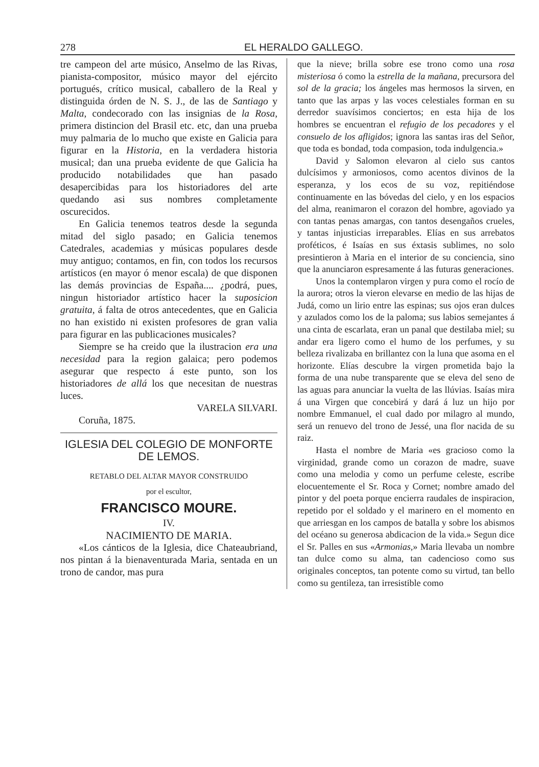278 EL HERALDO GALLEGO.
tre campeon del arte músico, Anselmo de las Rivas, pianista-compositor, músico mayor del ejército portugués, crítico musical, caballero de la Real y distinguida órden de N. S. J., de las de Santiago y Malta, condecorado con las insignias de la Rosa, primera distincion del Brasil etc. etc, dan una prueba muy palmaria de lo mucho que existe en Galicia para figurar en la Historia, en la verdadera historia musical; dan una prueba evidente de que Galicia ha producido notabilidades que han pasado desapercibidas para los historiadores del arte quedando asi sus nombres completamente oscurecidos.
En Galicia tenemos teatros desde la segunda mitad del siglo pasado; en Galicia tenemos Catedrales, academias y músicas populares desde muy antiguo; contamos, en fin, con todos los recursos artísticos (en mayor ó menor escala) de que disponen las demás provincias de España.... ¿podrá, pues, ningun historiador artístico hacer la suposicion gratuita, á falta de otros antecedentes, que en Galicia no han existido ni existen profesores de gran valia para figurar en las publicaciones musicales?
Siempre se ha creido que la ilustracion era una necesidad para la region galaica; pero podemos asegurar que respecto á este punto, son los historiadores de allá los que necesitan de nuestras luces.
VARELA SILVARI.
Coruña, 1875.
IGLESIA DEL COLEGIO DE MONFORTE DE LEMOS.
RETABLO DEL ALTAR MAYOR CONSTRUIDO
por el escultor,
FRANCISCO MOURE.
IV.
NACIMIENTO DE MARIA.
«Los cánticos de la Iglesia, dice Chateaubriand, nos pintan á la bienaventurada Maria, sentada en un trono de candor, mas pura
que la nieve; brilla sobre ese trono como una rosa misteriosa ó como la estrella de la mañana, precursora del sol de la gracia; los ángeles mas hermosos la sirven, en tanto que las arpas y las voces celestiales forman en su derredor suavísimos conciertos; en esta hija de los hombres se encuentran el refugio de los pecadores y el consuelo de los afligidos; ignora las santas iras del Señor, que toda es bondad, toda compasion, toda indulgencia.»
David y Salomon elevaron al cielo sus cantos dulcísimos y armoniosos, como acentos divinos de la esperanza, y los ecos de su voz, repitiéndose continuamente en las bóvedas del cielo, y en los espacios del alma, reanimaron el corazon del hombre, agoviado ya con tantas penas amargas, con tantos desengaños crueles, y tantas injusticias irreparables. Elías en sus arrebatos proféticos, é Isaías en sus éxtasis sublimes, no solo presintieron à Maria en el interior de su conciencia, sino que la anunciaron espresamente á las futuras generaciones.
Unos la contemplaron virgen y pura como el rocío de la aurora; otros la vieron elevarse en medio de las hijas de Judá, como un lirio entre las espinas; sus ojos eran dulces y azulados como los de la paloma; sus labios semejantes á una cinta de escarlata, eran un panal que destilaba miel; su andar era ligero como el humo de los perfumes, y su belleza rivalizaba en brillantez con la luna que asoma en el horizonte. Elías descubre la virgen prometida bajo la forma de una nube transparente que se eleva del seno de las aguas para anunciar la vuelta de las llúvias. Isaías mira á una Virgen que concebirá y dará á luz un hijo por nombre Emmanuel, el cual dado por milagro al mundo, será un renuevo del trono de Jessé, una flor nacida de su raiz.
Hasta el nombre de Maria «es gracioso como la virginidad, grande como un corazon de madre, suave como una melodia y como un perfume celeste, escribe elocuentemente el Sr. Roca y Cornet; nombre amado del pintor y del poeta porque encierra raudales de inspiracion, repetido por el soldado y el marinero en el momento en que arriesgan en los campos de batalla y sobre los abismos del océano su generosa abdicacion de la vida.» Segun dice el Sr. Palles en sus «Armonias,» Maria llevaba un nombre tan dulce como su alma, tan cadencioso como sus originales conceptos, tan potente como su virtud, tan bello como su gentileza, tan irresistible como